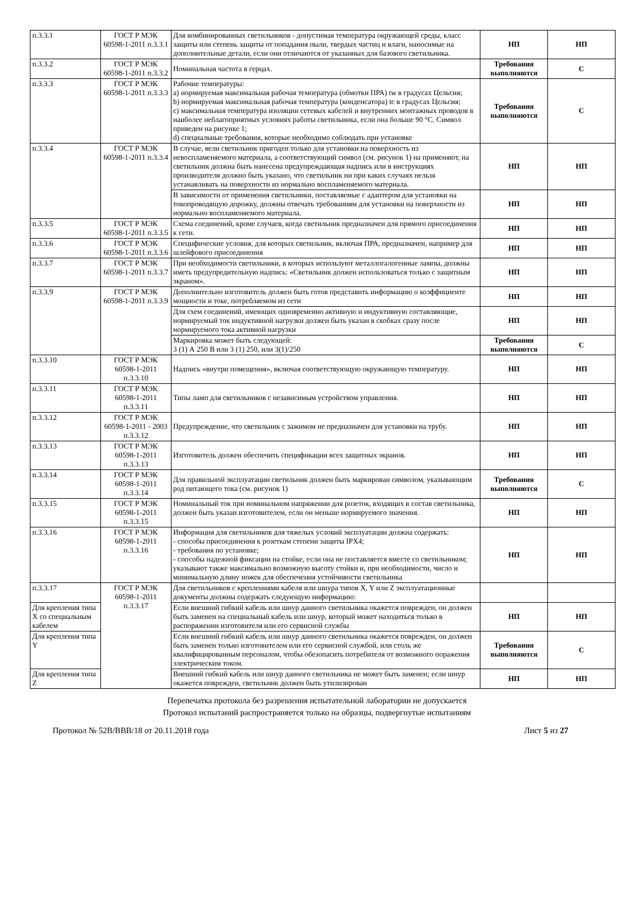| п.3.3.1 | ГОСТ Р МЭК 60598-1-2011 п.3.3.1 | Для комбинированных светильников - допустимая температура окружающей среды, класс защиты или степень защиты от попадания пыли, твердых частиц и влаги, наносимые на дополнительные детали, если они отличаются от указанных для базового светильника. | НП | НП |
| п.3.3.2 | ГОСТ Р МЭК 60598-1-2011 п.3.3.2 | Номинальная частота в герцах. | Требования выполняются | С |
| п.3.3.3 | ГОСТ Р МЭК 60598-1-2011 п.3.3.3 | Рабочие температуры: a) нормируемая максимальная рабочая температура (обмотки ПРА) tw в градусах Цельсия; b) нормируемая максимальная рабочая температура (конденсатора) tc в градусах Цельсия; c) максимальная температура изоляции сетевых кабелей и внутренних монтажных проводов в наиболее неблагоприятных условиях работы светильника, если она больше 90 °С. Символ приведен на рисунке 1; d) специальные требования, которые необходимо соблюдать при установке | Требования выполняются | С |
| п.3.3.4 | ГОСТ Р МЭК 60598-1-2011 п.3.3.4 | В случае, вели светильник пригоден только для установки на поверхность из невоспламеняемого материала, а соответствующий символ (см. рисунок 1) на применяют, на светильник должна быть нанесена предупреждающая надпись или в инструкциях производителя должно быть указано, что светильник ни при каких случаях нельзя устанавливать на поверхности из нормально воспламеняемого материала. | НП | НП |
| | | В зависимости от применения светильники, поставляемые с адаптером для установки на токопроводящую дорожку, должны отвечать требованиям для установки на поверхности из нормально воспламеняемого материала. | НП | НП |
| п.3.3.5 | ГОСТ Р МЭК 60598-1-2011 п.3.3.5 | Схема соединений, кроме случаев, когда светильник предназначен для прямого присоединения к сети. | НП | НП |
| п.3.3.6 | ГОСТ Р МЭК 60598-1-2011 п.3.3.6 | Специфические условия, для которых светильник, включая ПРА, предназначен, например для шлейфового присоединения | НП | НП |
| п.3.3.7 | ГОСТ Р МЭК 60598-1-2011 п.3.3.7 | При необходимости светильники, в которых используют металлогалогенные лампы, должны иметь предупредительную надпись: «Светильник должен использоваться только с защитным экраном». | НП | НП |
| п.3.3.9 | ГОСТ Р МЭК 60598-1-2011 п.3.3.9 | Дополнительно изготовитель должен быть готов представить информацию о коэффициенте мощности и токе, потребляемом из сети | НП | НП |
| | | Для схем соединений, имеющих одновременно активную и индуктивную составляющие, нормируемый ток индуктивной нагрузки должен быть указан в скобках сразу после нормируемого тока активной нагрузки | НП | НП |
| | | Маркировка может быть следующей: 3 (1) А 250 В или 3 (1) 250, или 3(1)/250 | Требования выполняются | С |
| п.3.3.10 | ГОСТ Р МЭК 60598-1-2011 п.3.3.10 | Надпись «внутри помещения», включая соответствующую окружающую температуру. | НП | НП |
| п.3.3.11 | ГОСТ Р МЭК 60598-1-2011 п.3.3.11 | Типы ламп для светильников с независимым устройством управления. | НП | НП |
| п.3.3.12 | ГОСТ Р МЭК 60598-1-2011 - 2003 п.3.3.12 | Предупреждение, что светильник с зажимом не предназначен для установки на трубу. | НП | НП |
| п.3.3.13 | ГОСТ Р МЭК 60598-1-2011 п.3.3.13 | Изготовитель должен обеспечить спецификации всех защитных экранов. | НП | НП |
| п.3.3.14 | ГОСТ Р МЭК 60598-1-2011 п.3.3.14 | Для правильной эксплуатации светильник должен быть маркирован символом, указывающим род питающего тока (см. рисунок 1) | Требования выполняются | С |
| п.3.3.15 | ГОСТ Р МЭК 60598-1-2011 п.3.3.15 | Номинальный ток при номинальном напряжении для розеток, входящих в состав светильника, должен быть указан изготовителем, если он меньше нормируемого значения. | НП | НП |
| п.3.3.16 | ГОСТ Р МЭК 60598-1-2011 п.3.3.16 | Информация для светильников для тяжелых условий эксплуатации должна содержать: - способы присоединения к розеткам степени защиты IPX4; - требования по установке; - способы надежной фиксации на стойке, если она не поставляется вместе со светильником; указывают также максимально возможную высоту стойки и, при необходимости, число и минимальную длину ножек для обеспечения устойчивости светильника | НП | НП |
| п.3.3.17 | ГОСТ Р МЭК 60598-1-2011 п.3.3.17 | Для светильников с креплениями кабеля или шнура типов X, Y или Z эксплуатационные документы должны содержать следующую информацию: | | |
| Для крепления типа X со специальным кабелем | | Если внешний гибкий кабель или шнур данного светильника окажется поврежден, он должен быть заменен на специальный кабель или шнур, который может находиться только в распоряжении изготовителя или его сервисной службы | НП | НП |
| Для крепления типа Y | | Если внешний гибкий кабель или шнур данного светильника окажется поврежден, он должен быть заменен только изготовителем или его сервисной службой, или столь же квалифицированным персоналом, чтобы обезопасить потребителя от возможного поражения электрическим током. | Требования выполняются | С |
| Для крепления типа Z | | Внешний гибкий кабель или шнур данного светильника не может быть заменен; если шнур окажется поврежден, светильник должен быть утилизирован | НП | НП |
Перепечатка протокола без разрешения испытательной лаборатории не допускается
Протокол испытаний распространяется только на образцы, подвергнутые испытаниям
Протокол № 52В/ВВВ/18 от 20.11.2018 года Лист 5 из 27